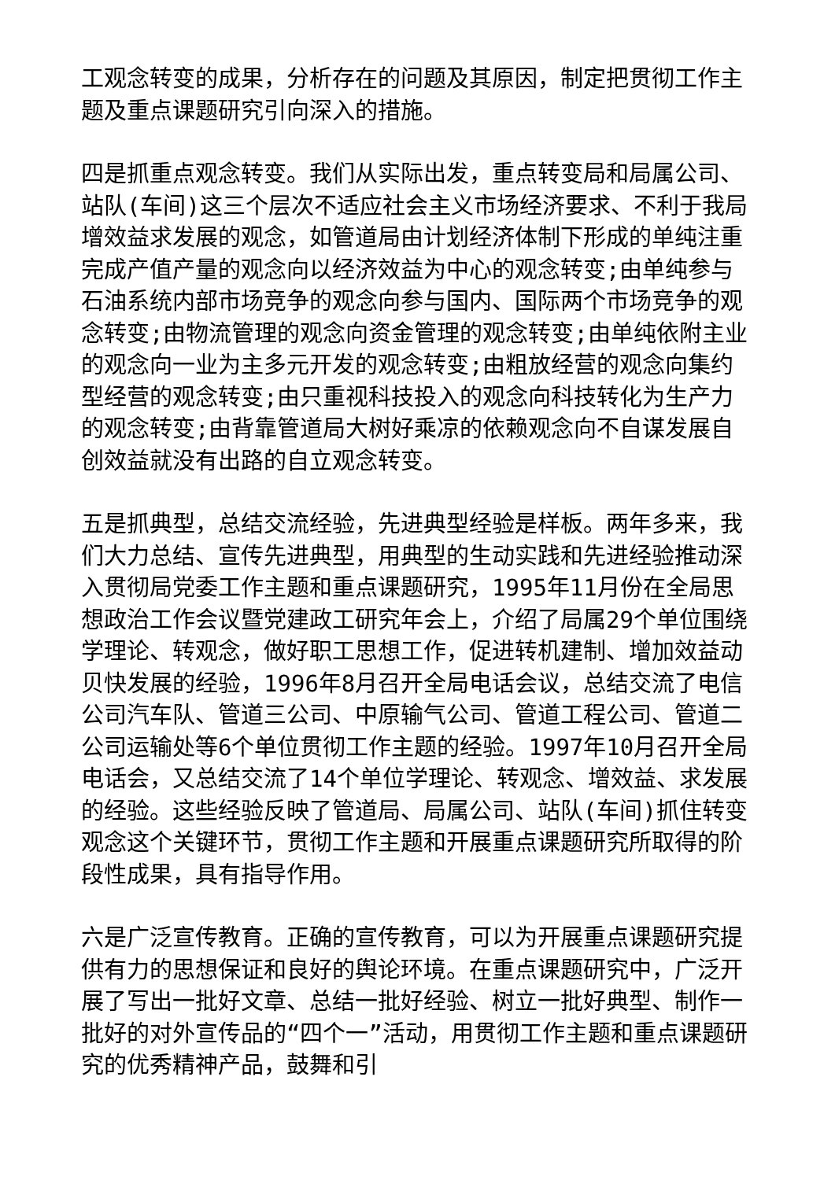工观念转变的成果，分析存在的问题及其原因，制定把贯彻工作主题及重点课题研究引向深入的措施。
四是抓重点观念转变。我们从实际出发，重点转变局和局属公司、站队(车间)这三个层次不适应社会主义市场经济要求、不利于我局增效益求发展的观念，如管道局由计划经济体制下形成的单纯注重完成产值产量的观念向以经济效益为中心的观念转变;由单纯参与石油系统内部市场竞争的观念向参与国内、国际两个市场竞争的观念转变;由物流管理的观念向资金管理的观念转变;由单纯依附主业的观念向一业为主多元开发的观念转变;由粗放经营的观念向集约型经营的观念转变;由只重视科技投入的观念向科技转化为生产力的观念转变;由背靠管道局大树好乘凉的依赖观念向不自谋发展自创效益就没有出路的自立观念转变。
五是抓典型，总结交流经验，先进典型经验是样板。两年多来，我们大力总结、宣传先进典型，用典型的生动实践和先进经验推动深入贯彻局党委工作主题和重点课题研究，1995年11月份在全局思想政治工作会议暨党建政工研究年会上，介绍了局属29个单位围绕学理论、转观念，做好职工思想工作，促进转机建制、增加效益动贝快发展的经验，1996年8月召开全局电话会议，总结交流了电信公司汽车队、管道三公司、中原输气公司、管道工程公司、管道二公司运输处等6个单位贯彻工作主题的经验。1997年10月召开全局电话会，又总结交流了14个单位学理论、转观念、增效益、求发展的经验。这些经验反映了管道局、局属公司、站队(车间)抓住转变观念这个关键环节，贯彻工作主题和开展重点课题研究所取得的阶段性成果，具有指导作用。
六是广泛宣传教育。正确的宣传教育，可以为开展重点课题研究提供有力的思想保证和良好的舆论环境。在重点课题研究中，广泛开展了写出一批好文章、总结一批好经验、树立一批好典型、制作一批好的对外宣传品的“四个一”活动，用贯彻工作主题和重点课题研究的优秀精神产品，鼓舞和引